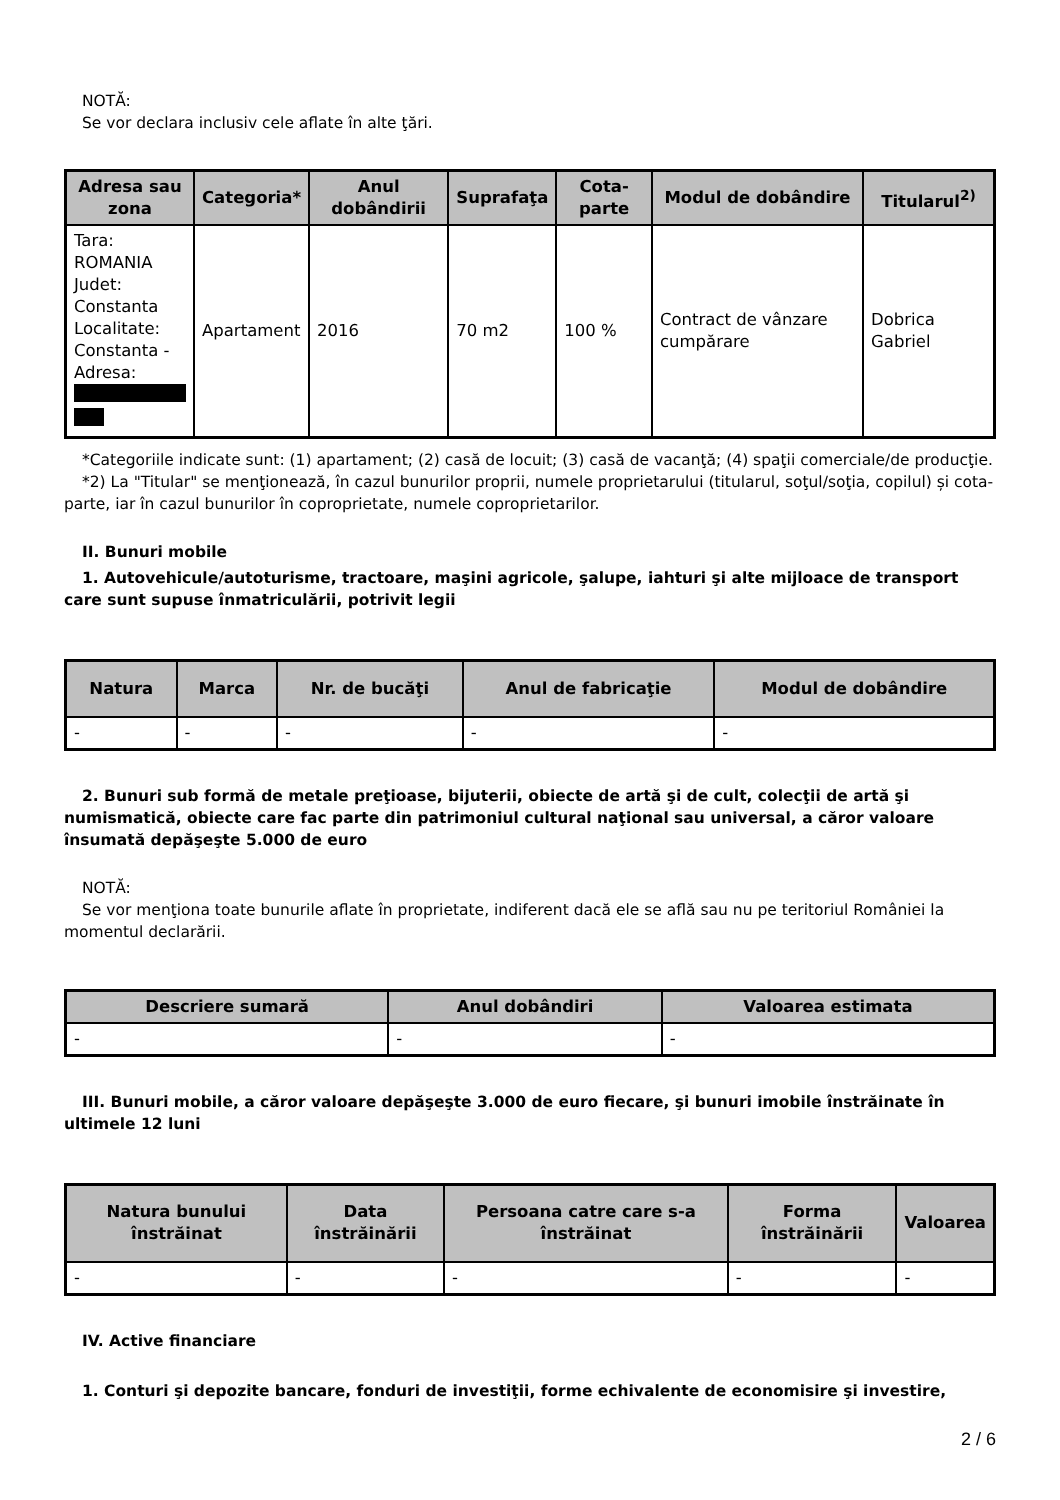NOTĂ:
Se vor declara inclusiv cele aflate în alte ţări.
| Adresa sau zona | Categoria* | Anul dobândirii | Suprafaţa | Cota-parte | Modul de dobândire | Titularul<sup>2)</sup> |
| --- | --- | --- | --- | --- | --- | --- |
| Tara: ROMANIA Judet: Constanta Localitate: Constanta - Adresa: | Apartament | 2016 | 70 m2 | 100 % | Contract de vânzare cumpărare | Dobrica Gabriel |
*Categoriile indicate sunt: (1) apartament; (2) casă de locuit; (3) casă de vacanţă; (4) spaţii comerciale/de producţie.
*2) La "Titular" se menţionează, în cazul bunurilor proprii, numele proprietarului (titularul, soţul/soţia, copilul) și cota-parte, iar în cazul bunurilor în coproprietate, numele coproprietarilor.
II. Bunuri mobile
1. Autovehicule/autoturisme, tractoare, maşini agricole, şalupe, iahturi şi alte mijloace de transport care sunt supuse înmatriculării, potrivit legii
| Natura | Marca | Nr. de bucăţi | Anul de fabricaţie | Modul de dobândire |
| --- | --- | --- | --- | --- |
| - | - | - | - | - |
2. Bunuri sub formă de metale preţioase, bijuterii, obiecte de artă şi de cult, colecţii de artă şi numismatică, obiecte care fac parte din patrimoniul cultural naţional sau universal, a căror valoare însumată depăşeşte 5.000 de euro
NOTĂ:
Se vor menţiona toate bunurile aflate în proprietate, indiferent dacă ele se află sau nu pe teritoriul României la momentul declarării.
| Descriere sumară | Anul dobândiri | Valoarea estimata |
| --- | --- | --- |
| - | - | - |
III. Bunuri mobile, a căror valoare depăşeşte 3.000 de euro fiecare, şi bunuri imobile înstrăinate în ultimele 12 luni
| Natura bunului înstrăinat | Data înstrăinării | Persoana catre care s-a înstrăinat | Forma înstrăinării | Valoarea |
| --- | --- | --- | --- | --- |
| - | - | - | - | - |
IV. Active financiare
1. Conturi şi depozite bancare, fonduri de investiţii, forme echivalente de economisire şi investire,
2 / 6